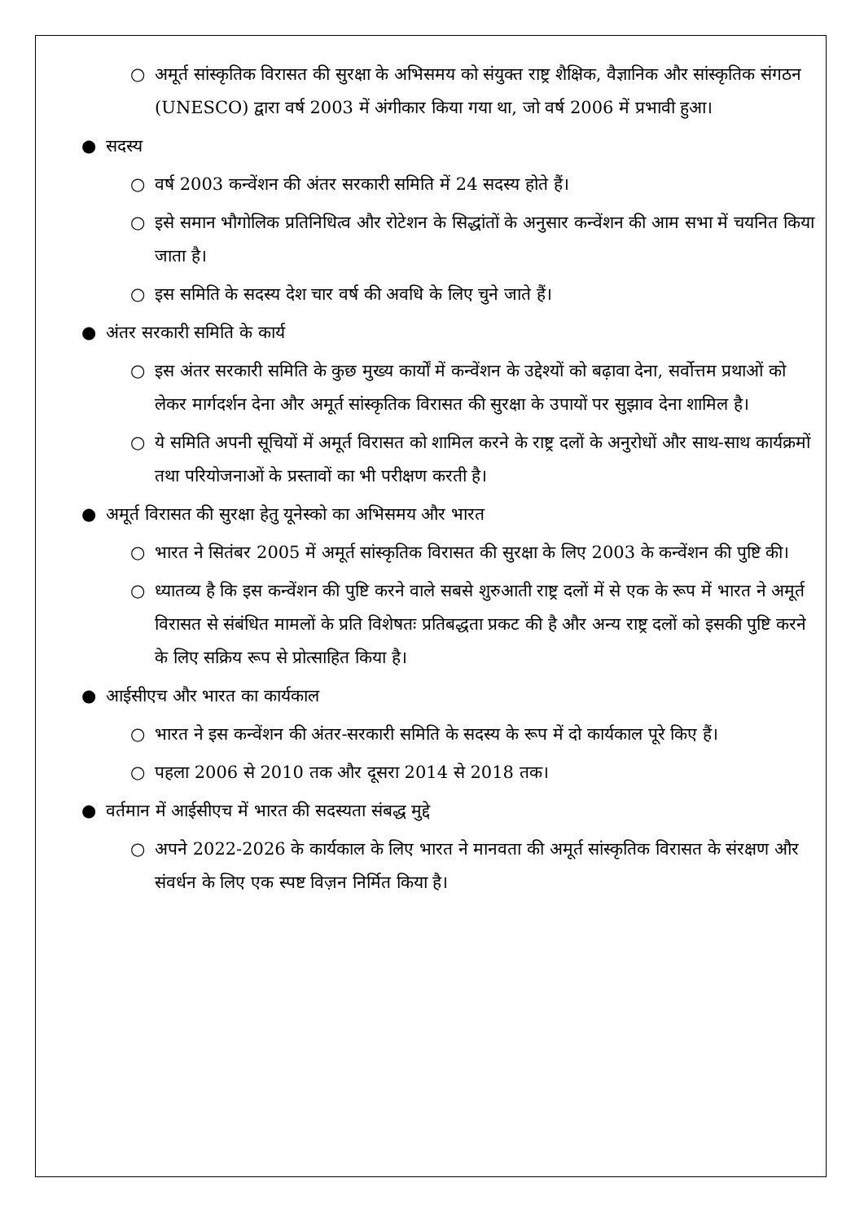○ अमूर्त सांस्कृतिक विरासत की सुरक्षा के अभिसमय को संयुक्त राष्ट्र शैक्षिक, वैज्ञानिक और सांस्कृतिक संगठन (UNESCO) द्वारा वर्ष 2003 में अंगीकार किया गया था, जो वर्ष 2006 में प्रभावी हुआ।
● सदस्य
○ वर्ष 2003 कन्वेंशन की अंतर सरकारी समिति में 24 सदस्य होते हैं।
○ इसे समान भौगोलिक प्रतिनिधित्व और रोटेशन के सिद्धांतों के अनुसार कन्वेंशन की आम सभा में चयनित किया जाता है।
○ इस समिति के सदस्य देश चार वर्ष की अवधि के लिए चुने जाते हैं।
● अंतर सरकारी समिति के कार्य
○ इस अंतर सरकारी समिति के कुछ मुख्य कार्यों में कन्वेंशन के उद्देश्यों को बढ़ावा देना, सर्वोत्तम प्रथाओं को लेकर मार्गदर्शन देना और अमूर्त सांस्कृतिक विरासत की सुरक्षा के उपायों पर सुझाव देना शामिल है।
○ ये समिति अपनी सूचियों में अमूर्त विरासत को शामिल करने के राष्ट्र दलों के अनुरोधों और साथ-साथ कार्यक्रमों तथा परियोजनाओं के प्रस्तावों का भी परीक्षण करती है।
● अमूर्त विरासत की सुरक्षा हेतु यूनेस्को का अभिसमय और भारत
○ भारत ने सितंबर 2005 में अमूर्त सांस्कृतिक विरासत की सुरक्षा के लिए 2003 के कन्वेंशन की पुष्टि की।
○ ध्यातव्य है कि इस कन्वेंशन की पुष्टि करने वाले सबसे शुरुआती राष्ट्र दलों में से एक के रूप में भारत ने अमूर्त विरासत से संबंधित मामलों के प्रति विशेषतः प्रतिबद्धता प्रकट की है और अन्य राष्ट्र दलों को इसकी पुष्टि करने के लिए सक्रिय रूप से प्रोत्साहित किया है।
● आईसीएच और भारत का कार्यकाल
○ भारत ने इस कन्वेंशन की अंतर-सरकारी समिति के सदस्य के रूप में दो कार्यकाल पूरे किए हैं।
○ पहला 2006 से 2010 तक और दूसरा 2014 से 2018 तक।
● वर्तमान में आईसीएच में भारत की सदस्यता संबद्ध मुद्दे
○ अपने 2022-2026 के कार्यकाल के लिए भारत ने मानवता की अमूर्त सांस्कृतिक विरासत के संरक्षण और संवर्धन के लिए एक स्पष्ट विज़न निर्मित किया है।